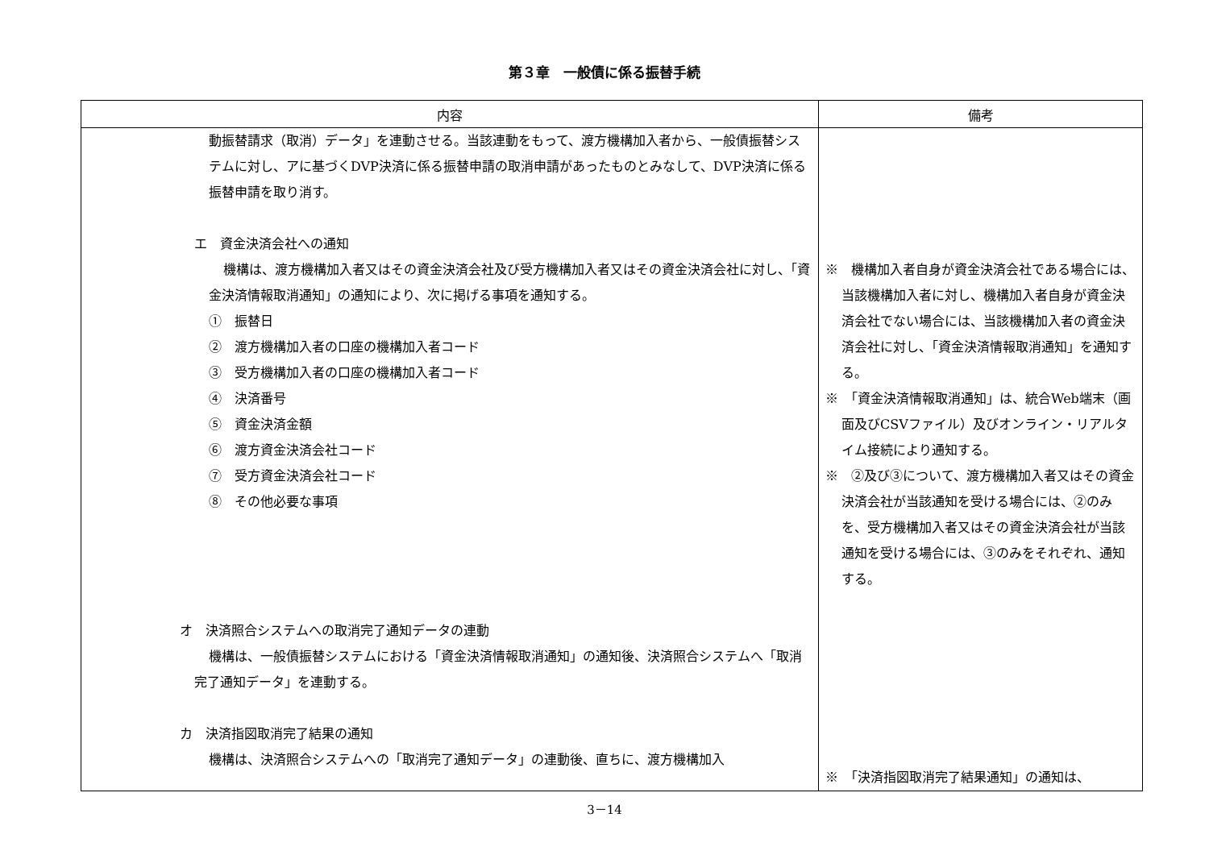第３章　一般債に係る振替手続
| 内容 | 備考 |
| --- | --- |
| 動振替請求（取消）データ」を連動させる。当該連動をもって、渡方機構加入者から、一般債振替システムに対し、アに基づくDVP決済に係る振替申請の取消申請があったものとみなして、DVP決済に係る振替申請を取り消す。 エ 資金決済会社への通知 機構は、渡方機構加入者又はその資金決済会社及び受方機構加入者又はその資金決済会社に対し、「資金決済情報取消通知」の通知により、次に掲げる事項を通知する。 ① 振替日 ② 渡方機構加入者の口座の機構加入者コード ③ 受方機構加入者の口座の機構加入者コード ④ 決済番号 ⑤ 資金決済金額 ⑥ 渡方資金決済会社コード ⑦ 受方資金決済会社コード ⑧ その他必要な事項 オ 決済照合システムへの取消完了通知データの連動 機構は、一般債振替システムにおける「資金決済情報取消通知」の通知後、決済照合システムへ「取消完了通知データ」を連動する。 カ 決済指図取消完了結果の通知 機構は、決済照合システムへの「取消完了通知データ」の連動後、直ちに、渡方機構加入 | ※ 機構加入者自身が資金決済会社である場合には、当該機構加入者に対し、機構加入者自身が資金決済会社でない場合には、当該機構加入者の資金決済会社に対し、「資金決済情報取消通知」を通知する。 ※ 「資金決済情報取消通知」は、統合Web端末（画面及びCSVファイル）及びオンライン・リアルタイム接続により通知する。 ※ ②及び③について、渡方機構加入者又はその資金決済会社が当該通知を受ける場合には、②のみを、受方機構加入者又はその資金決済会社が当該通知を受ける場合には、③のみをそれぞれ、通知する。 ※ 「決済指図取消完了結果通知」の通知は、 |
3－14